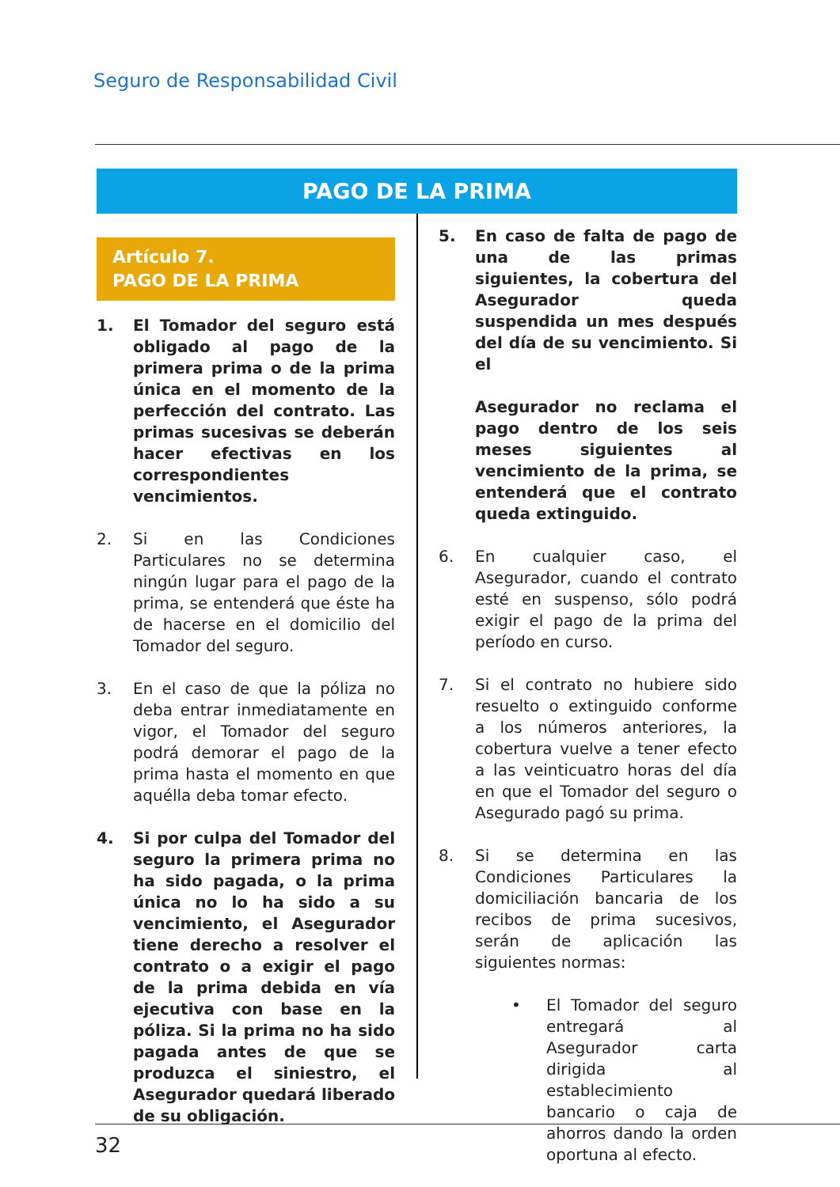Seguro de Responsabilidad Civil
PAGO DE LA PRIMA
Artículo 7.
PAGO DE LA PRIMA
1. El Tomador del seguro está obligado al pago de la primera prima o de la prima única en el momento de la perfección del contrato. Las primas sucesivas se deberán hacer efectivas en los correspondientes vencimientos.
2. Si en las Condiciones Particulares no se determina ningún lugar para el pago de la prima, se entenderá que éste ha de hacerse en el domicilio del Tomador del seguro.
3. En el caso de que la póliza no deba entrar inmediatamente en vigor, el Tomador del seguro podrá demorar el pago de la prima hasta el momento en que aquélla deba tomar efecto.
4. Si por culpa del Tomador del seguro la primera prima no ha sido pagada, o la prima única no lo ha sido a su vencimiento, el Asegurador tiene derecho a resolver el contrato o a exigir el pago de la prima debida en vía ejecutiva con base en la póliza. Si la prima no ha sido pagada antes de que se produzca el siniestro, el Asegurador quedará liberado de su obligación.
5. En caso de falta de pago de una de las primas siguientes, la cobertura del Asegurador queda suspendida un mes después del día de su vencimiento. Si el
Asegurador no reclama el pago dentro de los seis meses siguientes al vencimiento de la prima, se entenderá que el contrato queda extinguido.
6. En cualquier caso, el Asegurador, cuando el contrato esté en suspenso, sólo podrá exigir el pago de la prima del período en curso.
7. Si el contrato no hubiere sido resuelto o extinguido conforme a los números anteriores, la cobertura vuelve a tener efecto a las veinticuatro horas del día en que el Tomador del seguro o Asegurado pagó su prima.
8. Si se determina en las Condiciones Particulares la domiciliación bancaria de los recibos de prima sucesivos, serán de aplicación las siguientes normas:
• El Tomador del seguro entregará al Asegurador carta dirigida al establecimiento bancario o caja de ahorros dando la orden oportuna al efecto.
32